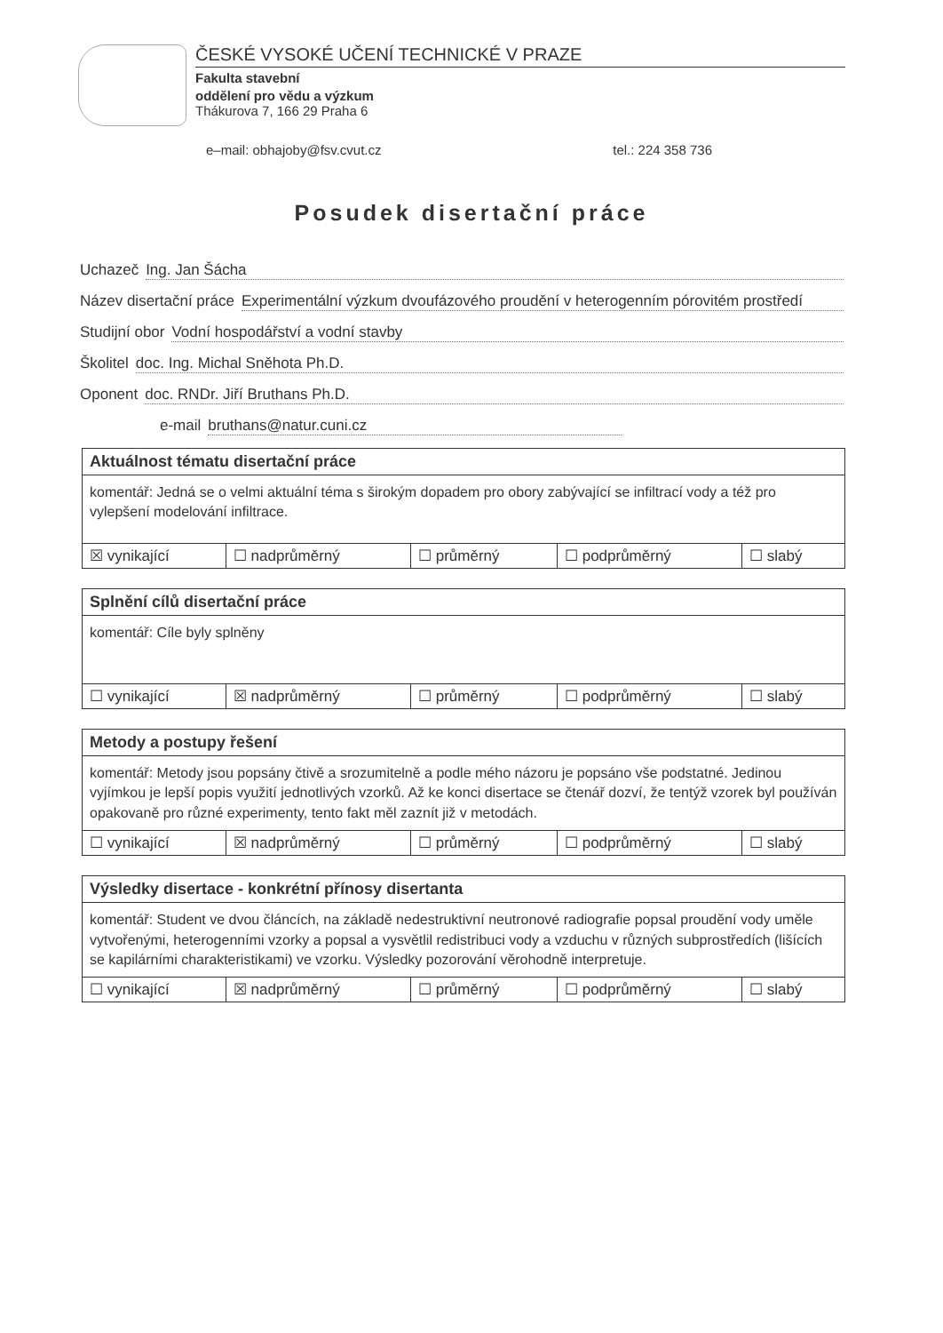ČESKÉ VYSOKÉ UČENÍ TECHNICKÉ V PRAZE
Fakulta stavební
oddělení pro vědu a výzkum
Thákurova 7, 166 29 Praha 6
e–mail: obhajoby@fsv.cvut.cz tel.: 224 358 736
Posudek disertační práce
Uchazeč Ing. Jan Šácha
Název disertační práce Experimentální výzkum dvoufázového proudění v heterogenním pórovitém prostředí
Studijní obor Vodní hospodářství a vodní stavby
Školitel doc. Ing. Michal Sněhota Ph.D.
Oponent doc. RNDr. Jiří Bruthans Ph.D.
e-mail bruthans@natur.cuni.cz
Aktuálnost tématu disertační práce
komentář: Jedná se o velmi aktuální téma s širokým dopadem pro obory zabývající se infiltrací vody a též pro vylepšení modelování infiltrace.
| ☒ vynikající | ☐ nadprůměrný | ☐ průměrný | ☐ podprůměrný | ☐ slabý |
Splnění cílů disertační práce
komentář: Cíle byly splněny
| ☐ vynikající | ☒ nadprůměrný | ☐ průměrný | ☐ podprůměrný | ☐ slabý |
Metody a postupy řešení
komentář: Metody jsou popsány čtivě a srozumitelně a podle mého názoru je popsáno vše podstatné. Jedinou vyjímkou je lepší popis využití jednotlivých vzorků. Až ke konci disertace se čtenář dozví, že tentýž vzorek byl používán opakovaně pro různé experimenty, tento fakt měl zaznít již v metodách.
| ☐ vynikající | ☒ nadprůměrný | ☐ průměrný | ☐ podprůměrný | ☐ slabý |
Výsledky disertace - konkrétní přínosy disertanta
komentář: Student ve dvou článcích, na základě nedestruktivní neutronové radiografie popsal proudění vody uměle vytvořenými, heterogenními vzorky a popsal a vysvětlil redistribuci vody a vzduchu v různých subprostředích (lišících se kapilárními charakteristikami) ve vzorku. Výsledky pozorování věrohodně interpretuje.
| ☐ vynikající | ☒ nadprůměrný | ☐ průměrný | ☐ podprůměrný | ☐ slabý |